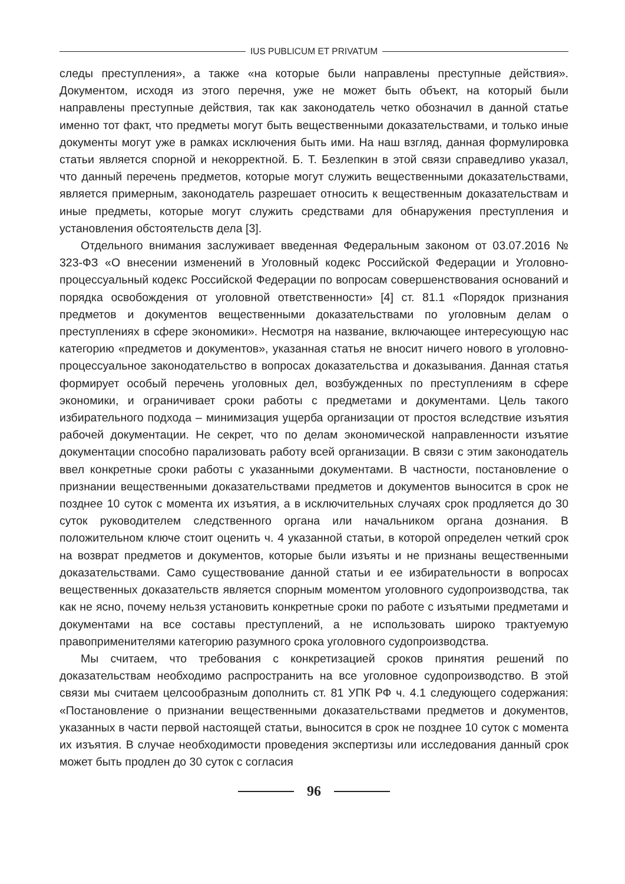IUS PUBLICUM ET PRIVATUM
следы преступления», а также «на которые были направлены преступные действия». Документом, исходя из этого перечня, уже не может быть объект, на который были направлены преступные действия, так как законодатель четко обозначил в данной статье именно тот факт, что предметы могут быть вещественными доказательствами, и только иные документы могут уже в рамках исключения быть ими. На наш взгляд, данная формулировка статьи является спорной и некорректной. Б. Т. Безлепкин в этой связи справедливо указал, что данный перечень предметов, которые могут служить вещественными доказательствами, является примерным, законодатель разрешает относить к вещественным доказательствам и иные предметы, которые могут служить средствами для обнаружения преступления и установления обстоятельств дела [3].
Отдельного внимания заслуживает введенная Федеральным законом от 03.07.2016 № 323-ФЗ «О внесении изменений в Уголовный кодекс Российской Федерации и Уголовно-процессуальный кодекс Российской Федерации по вопросам совершенствования оснований и порядка освобождения от уголовной ответственности» [4] ст. 81.1 «Порядок признания предметов и документов вещественными доказательствами по уголовным делам о преступлениях в сфере экономики». Несмотря на название, включающее интересующую нас категорию «предметов и документов», указанная статья не вносит ничего нового в уголовно-процессуальное законодательство в вопросах доказательства и доказывания. Данная статья формирует особый перечень уголовных дел, возбужденных по преступлениям в сфере экономики, и ограничивает сроки работы с предметами и документами. Цель такого избирательного подхода – минимизация ущерба организации от простоя вследствие изъятия рабочей документации. Не секрет, что по делам экономической направленности изъятие документации способно парализовать работу всей организации. В связи с этим законодатель ввел конкретные сроки работы с указанными документами. В частности, постановление о признании вещественными доказательствами предметов и документов выносится в срок не позднее 10 суток с момента их изъятия, а в исключительных случаях срок продляется до 30 суток руководителем следственного органа или начальником органа дознания. В положительном ключе стоит оценить ч. 4 указанной статьи, в которой определен четкий срок на возврат предметов и документов, которые были изъяты и не признаны вещественными доказательствами. Само существование данной статьи и ее избирательности в вопросах вещественных доказательств является спорным моментом уголовного судопроизводства, так как не ясно, почему нельзя установить конкретные сроки по работе с изъятыми предметами и документами на все составы преступлений, а не использовать широко трактуемую правоприменителями категорию разумного срока уголовного судопроизводства.
Мы считаем, что требования с конкретизацией сроков принятия решений по доказательствам необходимо распространить на все уголовное судопроизводство. В этой связи мы считаем целсообразным дополнить ст. 81 УПК РФ ч. 4.1 следующего содержания: «Постановление о признании вещественными доказательствами предметов и документов, указанных в части первой настоящей статьи, выносится в срок не позднее 10 суток с момента их изъятия. В случае необходимости проведения экспертизы или исследования данный срок может быть продлен до 30 суток с согласия
96